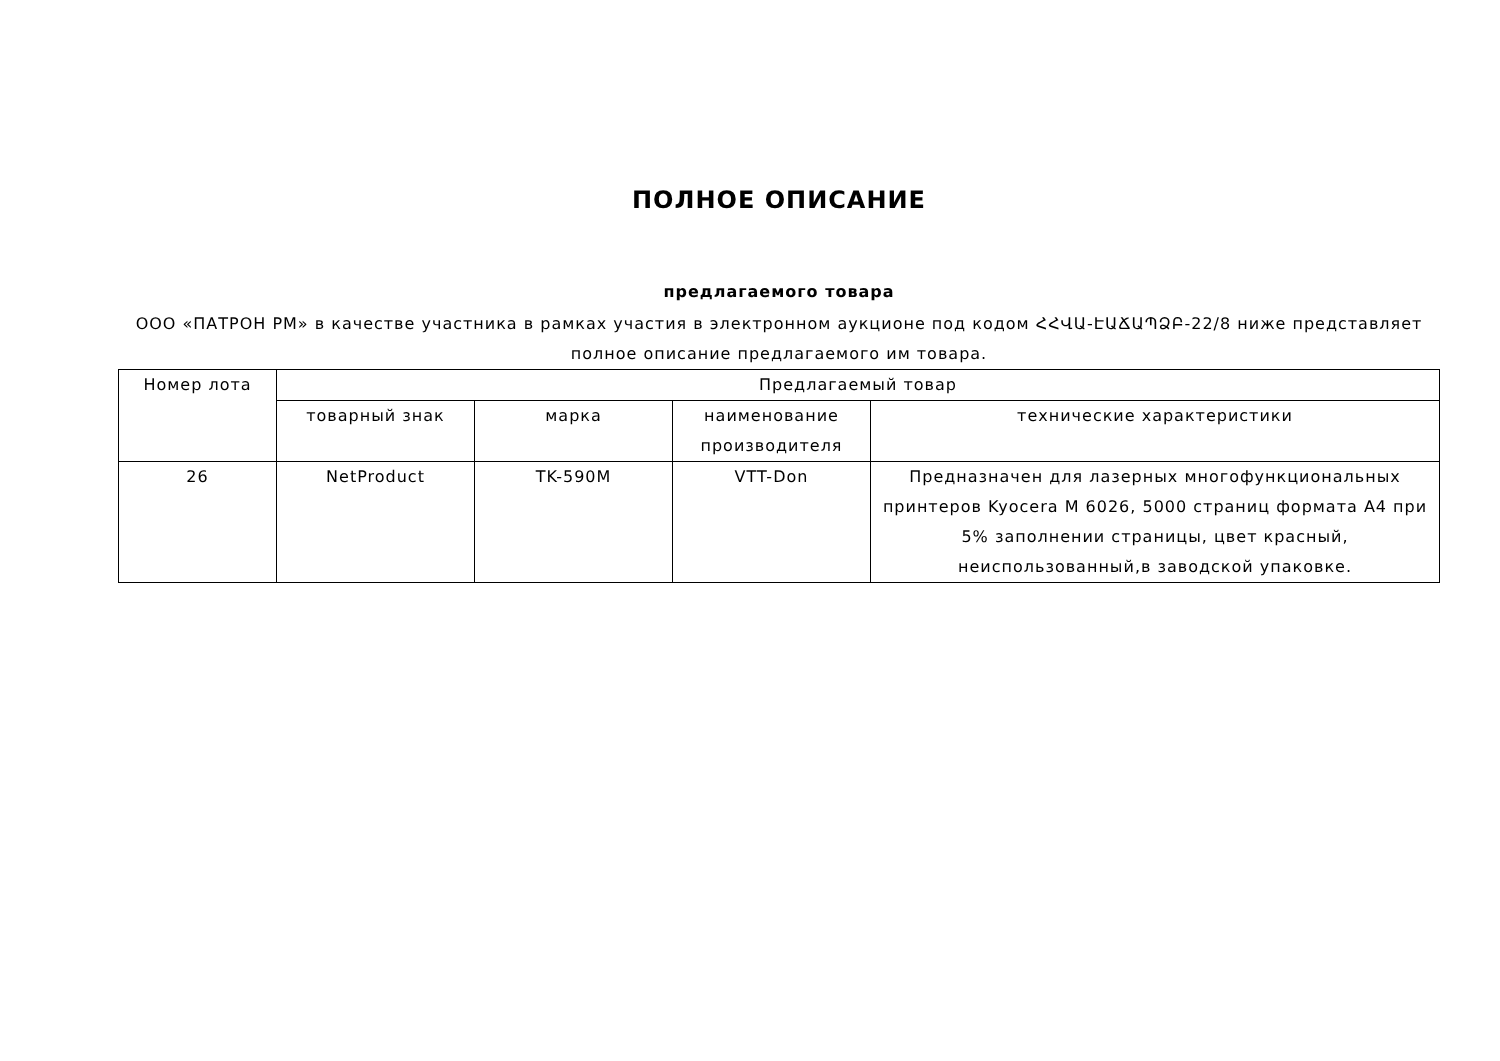ПОЛНОЕ ОПИСАНИЕ
предлагаемого товара
ООО «ПАТРОН РМ» в качестве участника в рамках участия в электронном аукционе под кодом ՀՀՎԱ-ԷԱՃԱՊՁԲ-22/8 ниже представляет полное описание предлагаемого им товара.
| Номер лота | Предлагаемый товар | | | |
| --- | --- | --- | --- | --- |
| | товарный знак | марка | наименование производителя | технические характеристики |
| 26 | NetProduct | TK-590M | VTT-Don | Предназначен для лазерных многофункциональных принтеров Kyocera M 6026, 5000 страниц формата А4 при 5% заполнении страницы, цвет красный, неиспользованный,в заводской упаковке. |